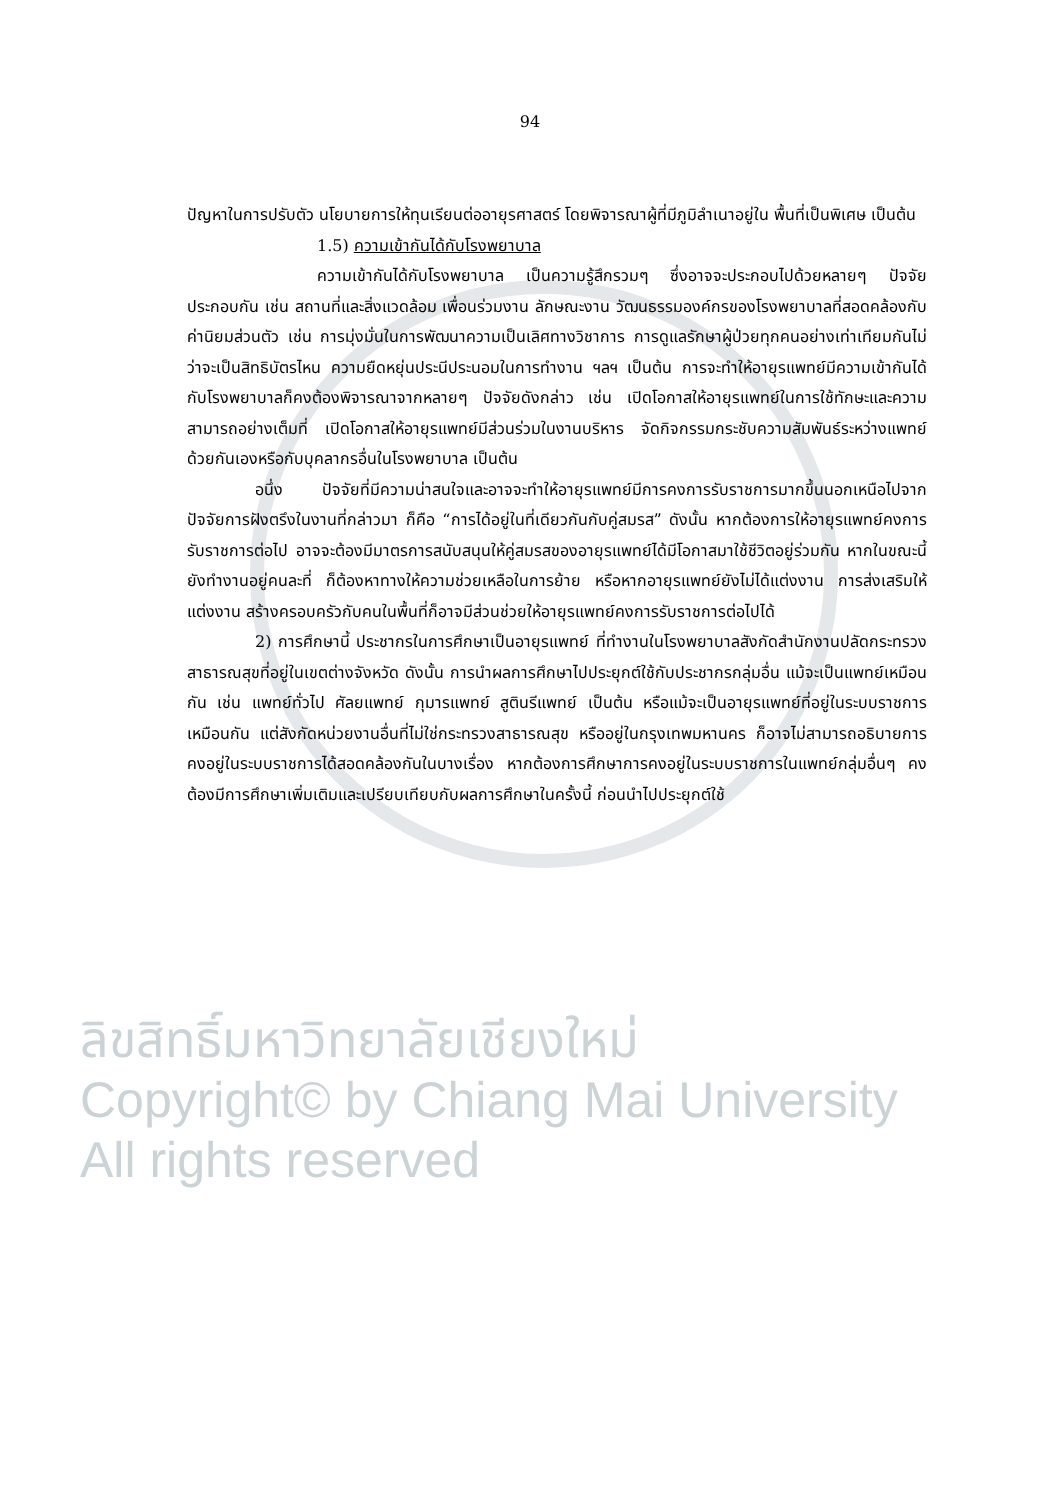94
ปัญหาในการปรับตัว นโยบายการให้ทุนเรียนต่ออายุรศาสตร์ โดยพิจารณาผู้ที่มีภูมิลำเนาอยู่ใน พื้นที่เป็นพิเศษ เป็นต้น
1.5) ความเข้ากันได้กับโรงพยาบาล
ความเข้ากันได้กับโรงพยาบาล เป็นความรู้สึกรวมๆ ซึ่งอาจจะประกอบไปด้วยหลายๆ ปัจจัยประกอบกัน เช่น สถานที่และสิ่งแวดล้อม เพื่อนร่วมงาน ลักษณะงาน วัฒนธรรมองค์กรของโรงพยาบาลที่สอดคล้องกับค่านิยมส่วนตัว เช่น การมุ่งมั่นในการพัฒนาความเป็นเลิศทางวิชาการ การดูแลรักษาผู้ป่วยทุกคนอย่างเท่าเทียมกันไม่ว่าจะเป็นสิทธิบัตรไหน ความยืดหยุ่นประนีประนอมในการทำงาน ฯลฯ เป็นต้น การจะทำให้อายุรแพทย์มีความเข้ากันได้กับโรงพยาบาลก็คงต้องพิจารณาจากหลายๆ ปัจจัยดังกล่าว เช่น เปิดโอกาสให้อายุรแพทย์ในการใช้ทักษะและความสามารถอย่างเต็มที่ เปิดโอกาสให้อายุรแพทย์มีส่วนร่วมในงานบริหาร จัดกิจกรรมกระชับความสัมพันธ์ระหว่างแพทย์ด้วยกันเองหรือกับบุคลากรอื่นในโรงพยาบาล เป็นต้น
อนึ่ง ปัจจัยที่มีความน่าสนใจและอาจจะทำให้อายุรแพทย์มีการคงการรับราชการมากขึ้นนอกเหนือไปจากปัจจัยการฝังตรึงในงานที่กล่าวมา ก็คือ “การได้อยู่ในที่เดียวกันกับคู่สมรส” ดังนั้น หากต้องการให้อายุรแพทย์คงการรับราชการต่อไป อาจจะต้องมีมาตรการสนับสนุนให้คู่สมรสของอายุรแพทย์ได้มีโอกาสมาใช้ชีวิตอยู่ร่วมกัน หากในขณะนี้ยังทำงานอยู่คนละที่ ก็ต้องหาทางให้ความช่วยเหลือในการย้าย หรือหากอายุรแพทย์ยังไม่ได้แต่งงาน การส่งเสริมให้แต่งงาน สร้างครอบครัวกับคนในพื้นที่ก็อาจมีส่วนช่วยให้อายุรแพทย์คงการรับราชการต่อไปได้
2) การศึกษานี้ ประชากรในการศึกษาเป็นอายุรแพทย์ ที่ทำงานในโรงพยาบาลสังกัดสำนักงานปลัดกระทรวงสาธารณสุขที่อยู่ในเขตต่างจังหวัด ดังนั้น การนำผลการศึกษาไปประยุกต์ใช้กับประชากรกลุ่มอื่น แม้จะเป็นแพทย์เหมือนกัน เช่น แพทย์ทั่วไป ศัลยแพทย์ กุมารแพทย์ สูตินรีแพทย์ เป็นต้น หรือแม้จะเป็นอายุรแพทย์ที่อยู่ในระบบราชการเหมือนกัน แต่สังกัดหน่วยงานอื่นที่ไม่ใช่กระทรวงสาธารณสุข หรืออยู่ในกรุงเทพมหานคร ก็อาจไม่สามารถอธิบายการคงอยู่ในระบบราชการได้สอดคล้องกันในบางเรื่อง หากต้องการศึกษาการคงอยู่ในระบบราชการในแพทย์กลุ่มอื่นๆ คงต้องมีการศึกษาเพิ่มเติมและเปรียบเทียบกับผลการศึกษาในครั้งนี้ ก่อนนำไปประยุกต์ใช้
ลิขสิทธิ์มหาวิทยาลัยเชียงใหม่
Copyright© by Chiang Mai University
All rights reserved